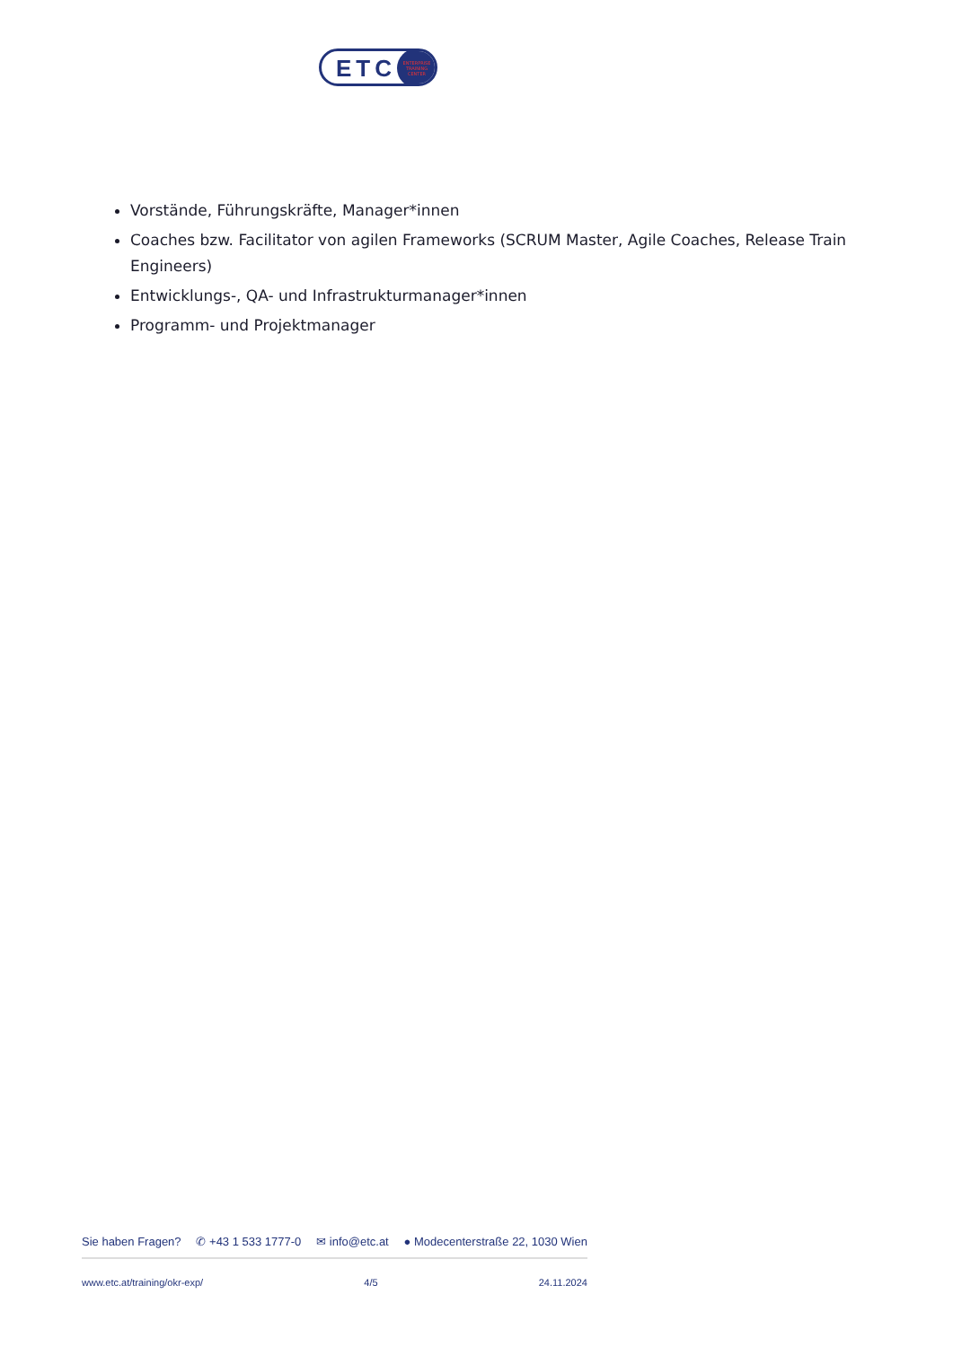ETC
ENTERPRISE
TRAINING
CENTER
Vorstände, Führungskräfte, Manager*innen
Coaches bzw. Facilitator von agilen Frameworks (SCRUM Master, Agile Coaches, Release Train Engineers)
Entwicklungs-, QA- und Infrastrukturmanager*innen
Programm- und Projektmanager
Sie haben Fragen? ✆ +43 1 533 1777-0 ✉ info@etc.at ● Modecenterstraße 22, 1030 Wien
www.etc.at/training/okr-exp/ 4/5 24.11.2024